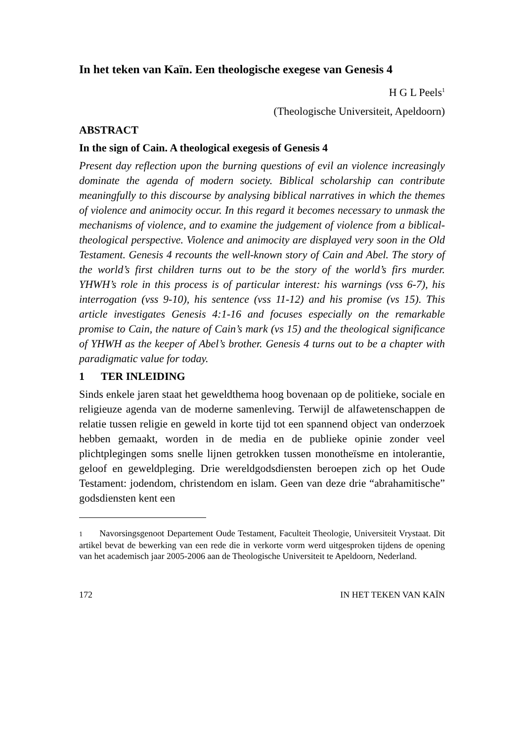In het teken van Kaïn. Een theologische exegese van Genesis 4
H G L Peels<sup>1</sup>
(Theologische Universiteit, Apeldoorn)
ABSTRACT
In the sign of Cain. A theological exegesis of Genesis 4
Present day reflection upon the burning questions of evil an violence increasingly dominate the agenda of modern society. Biblical scholarship can contribute meaningfully to this discourse by analysing biblical narratives in which the themes of violence and animocity occur. In this regard it becomes necessary to unmask the mechanisms of violence, and to examine the judgement of violence from a biblical-theological perspective. Violence and animocity are displayed very soon in the Old Testament. Genesis 4 recounts the well-known story of Cain and Abel. The story of the world’s first children turns out to be the story of the world’s firs murder. YHWH’s role in this process is of particular interest: his warnings (vss 6-7), his interrogation (vss 9-10), his sentence (vss 11-12) and his promise (vs 15). This article investigates Genesis 4:1-16 and focuses especially on the remarkable promise to Cain, the nature of Cain’s mark (vs 15) and the theological significance of YHWH as the keeper of Abel’s brother. Genesis 4 turns out to be a chapter with paradigmatic value for today.
1 TER INLEIDING
Sinds enkele jaren staat het geweldthema hoog bovenaan op de politieke, sociale en religieuze agenda van de moderne samenleving. Terwijl de alfawetenschappen de relatie tussen religie en geweld in korte tijd tot een spannend object van onderzoek hebben gemaakt, worden in de media en de publieke opinie zonder veel plichtplegingen soms snelle lijnen getrokken tussen monotheïsme en intolerantie, geloof en geweldpleging. Drie wereldgodsdiensten beroepen zich op het Oude Testament: jodendom, christendom en islam. Geen van deze drie “abrahamitische” godsdiensten kent een
1 Navorsingsgenoot Departement Oude Testament, Faculteit Theologie, Universiteit Vrystaat. Dit artikel bevat de bewerking van een rede die in verkorte vorm werd uitgesproken tijdens de opening van het academisch jaar 2005-2006 aan de Theologische Universiteit te Apeldoorn, Nederland.
172 IN HET TEKEN VAN KAÏN